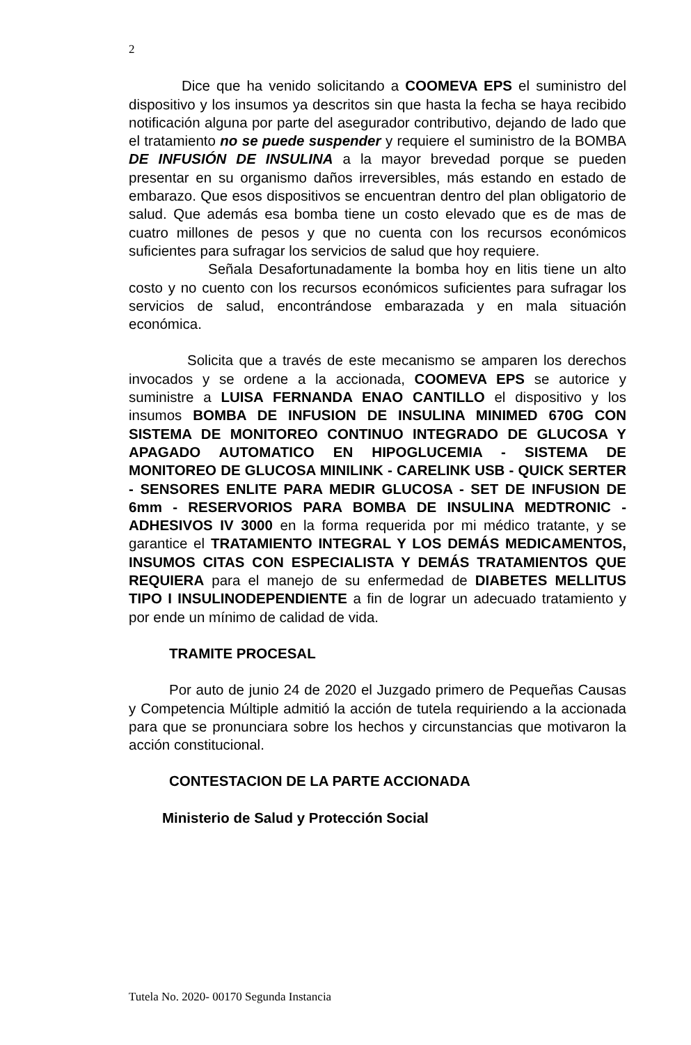2
Dice que ha venido solicitando a COOMEVA EPS el suministro del dispositivo y los insumos ya descritos sin que hasta la fecha se haya recibido notificación alguna por parte del asegurador contributivo, dejando de lado que el tratamiento no se puede suspender y requiere el suministro de la BOMBA DE INFUSIÓN DE INSULINA a la mayor brevedad porque se pueden presentar en su organismo daños irreversibles, más estando en estado de embarazo. Que esos dispositivos se encuentran dentro del plan obligatorio de salud. Que además esa bomba tiene un costo elevado que es de mas de cuatro millones de pesos y que no cuenta con los recursos económicos suficientes para sufragar los servicios de salud que hoy requiere.
Señala Desafortunadamente la bomba hoy en litis tiene un alto costo y no cuento con los recursos económicos suficientes para sufragar los servicios de salud, encontrándose embarazada y en mala situación económica.
Solicita que a través de este mecanismo se amparen los derechos invocados y se ordene a la accionada, COOMEVA EPS se autorice y suministre a LUISA FERNANDA ENAO CANTILLO el dispositivo y los insumos BOMBA DE INFUSION DE INSULINA MINIMED 670G CON SISTEMA DE MONITOREO CONTINUO INTEGRADO DE GLUCOSA Y APAGADO AUTOMATICO EN HIPOGLUCEMIA - SISTEMA DE MONITOREO DE GLUCOSA MINILINK - CARELINK USB - QUICK SERTER - SENSORES ENLITE PARA MEDIR GLUCOSA - SET DE INFUSION DE 6mm - RESERVORIOS PARA BOMBA DE INSULINA MEDTRONIC - ADHESIVOS IV 3000 en la forma requerida por mi médico tratante, y se garantice el TRATAMIENTO INTEGRAL Y LOS DEMÁS MEDICAMENTOS, INSUMOS CITAS CON ESPECIALISTA Y DEMÁS TRATAMIENTOS QUE REQUIERA para el manejo de su enfermedad de DIABETES MELLITUS TIPO I INSULINODEPENDIENTE a fin de lograr un adecuado tratamiento y por ende un mínimo de calidad de vida.
TRAMITE PROCESAL
Por auto de junio 24 de 2020 el Juzgado primero de Pequeñas Causas y Competencia Múltiple admitió la acción de tutela requiriendo a la accionada para que se pronunciara sobre los hechos y circunstancias que motivaron la acción constitucional.
CONTESTACION DE LA PARTE ACCIONADA
Ministerio de Salud y Protección Social
Tutela No. 2020- 00170 Segunda Instancia